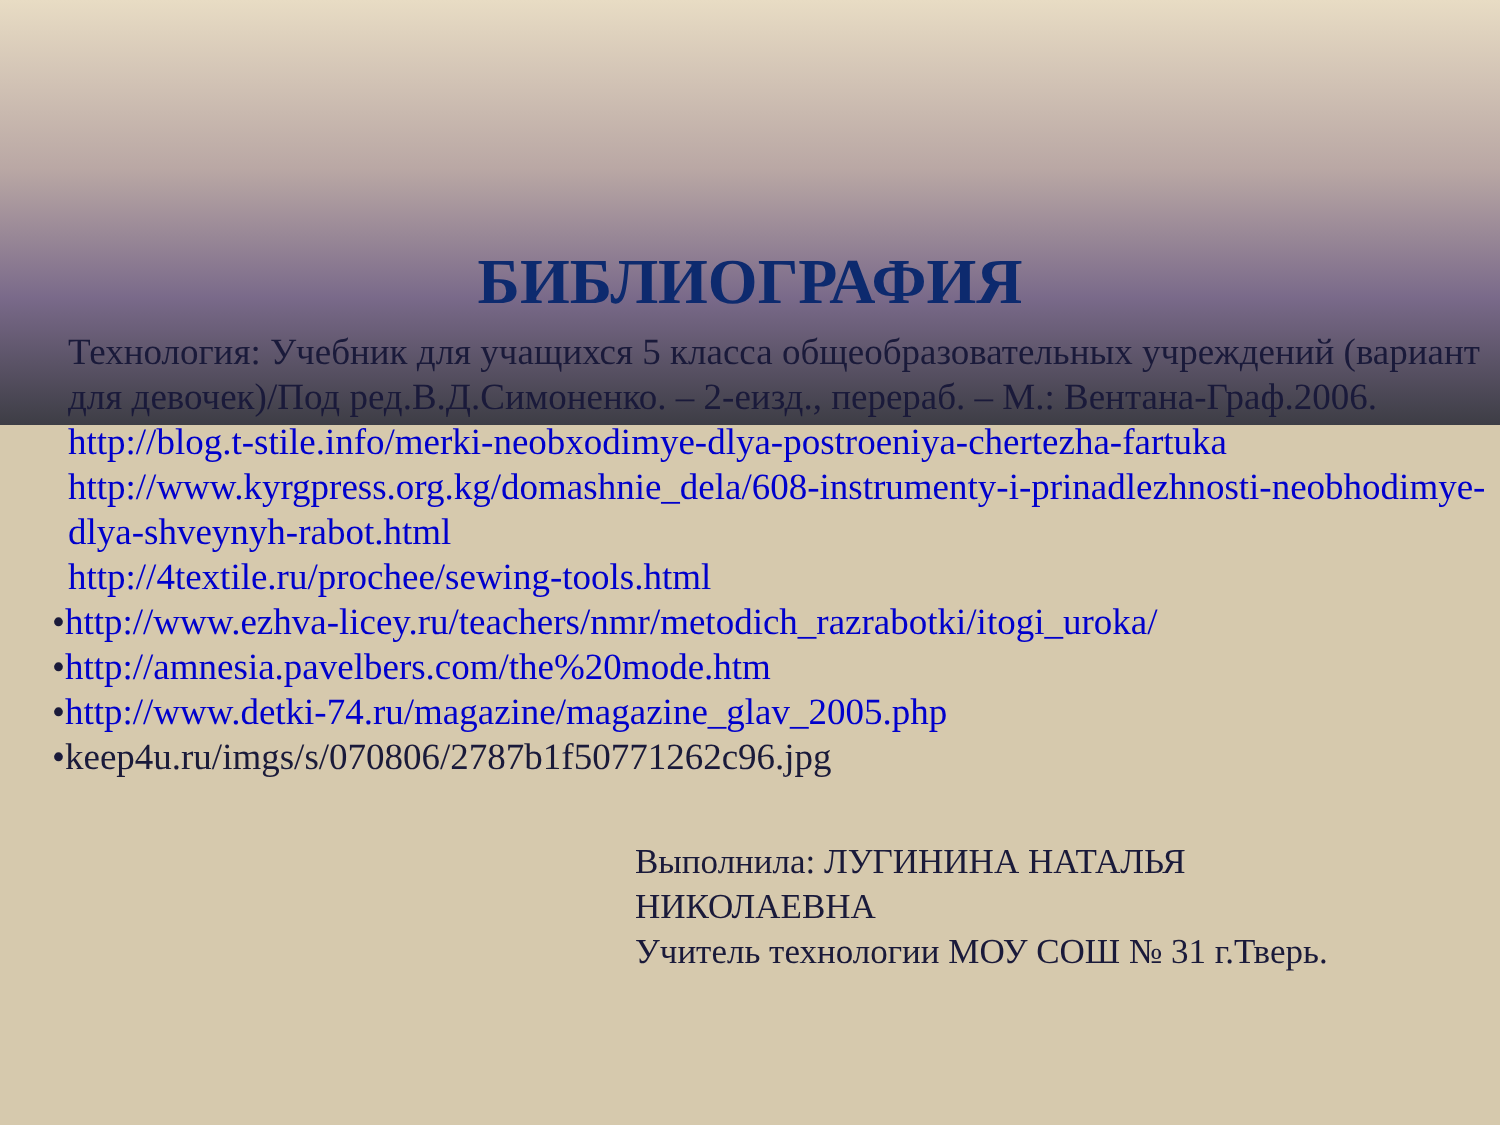БИБЛИОГРАФИЯ
Технология: Учебник для учащихся 5 класса общеобразовательных учреждений (вариант для девочек)/Под ред.В.Д.Симоненко. – 2-еизд., перераб. – М.: Вентана-Граф.2006.
http://blog.t-stile.info/merki-neobxodimye-dlya-postroeniya-chertezha-fartuka
http://www.kyrgpress.org.kg/domashnie_dela/608-instrumenty-i-prinadlezhnosti-neobhodimye-dlya-shveynyh-rabot.html
http://4textile.ru/prochee/sewing-tools.html
•http://www.ezhva-licey.ru/teachers/nmr/metodich_razrabotki/itogi_uroka/
•http://amnesia.pavelbers.com/the%20mode.htm
•http://www.detki-74.ru/magazine/magazine_glav_2005.php
•keep4u.ru/imgs/s/070806/2787b1f50771262c96.jpg
Выполнила: ЛУГИНИНА НАТАЛЬЯ
НИКОЛАЕВНА
Учитель технологии МОУ СОШ № 31 г.Тверь.